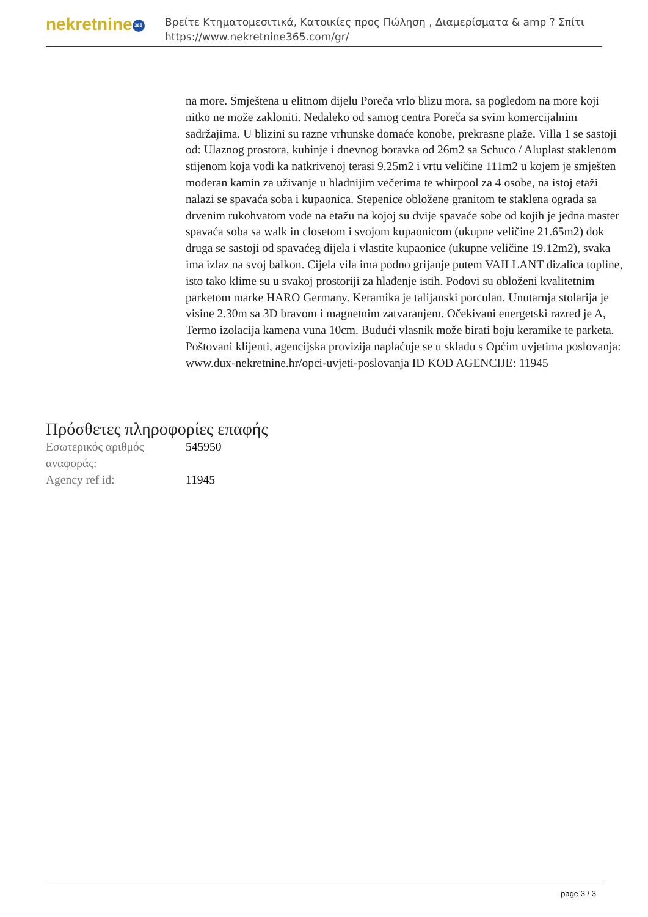nekretnine 365
Βρείτε Κτηματομεσιτικά, Κατοικίες προς Πώληση , Διαμερίσματα & amp ? Σπίτι
https://www.nekretnine365.com/gr/
na more. Smještena u elitnom dijelu Poreča vrlo blizu mora, sa pogledom na more koji nitko ne može zakloniti. Nedaleko od samog centra Poreča sa svim komercijalnim sadržajima. U blizini su razne vrhunske domaće konobe, prekrasne plaže. Villa 1 se sastoji od: Ulaznog prostora, kuhinje i dnevnog boravka od 26m2 sa Schuco / Aluplast staklenom stijenom koja vodi ka natkrivenoj terasi 9.25m2 i vrtu veličine 111m2 u kojem je smješten moderan kamin za uživanje u hladnijim večerima te whirpool za 4 osobe, na istoj etaži nalazi se spavaća soba i kupaonica. Stepenice obložene granitom te staklena ograda sa drvenim rukohvatom vode na etažu na kojoj su dvije spavaće sobe od kojih je jedna master spavaća soba sa walk in closetom i svojom kupaonicom (ukupne veličine 21.65m2) dok druga se sastoji od spavaćeg dijela i vlastite kupaonice (ukupne veličine 19.12m2), svaka ima izlaz na svoj balkon. Cijela vila ima podno grijanje putem VAILLANT dizalica topline, isto tako klime su u svakoj prostoriji za hlađenje istih. Podovi su obloženi kvalitetnim parketom marke HARO Germany. Keramika je talijanski porculan. Unutarnja stolarija je visine 2.30m sa 3D bravom i magnetnim zatvaranjem. Očekivani energetski razred je A, Termo izolacija kamena vuna 10cm. Budući vlasnik može birati boju keramike te parketa. Poštovani klijenti, agencijska provizija naplaćuje se u skladu s Općim uvjetima poslovanja: www.dux-nekretnine.hr/opci-uvjeti-poslovanja ID KOD AGENCIJE: 11945
Πρόσθετες πληροφορίες επαφής
| Εσωτερικός αριθμός αναφοράς: | 545950 |
| Agency ref id: | 11945 |
page 3 / 3